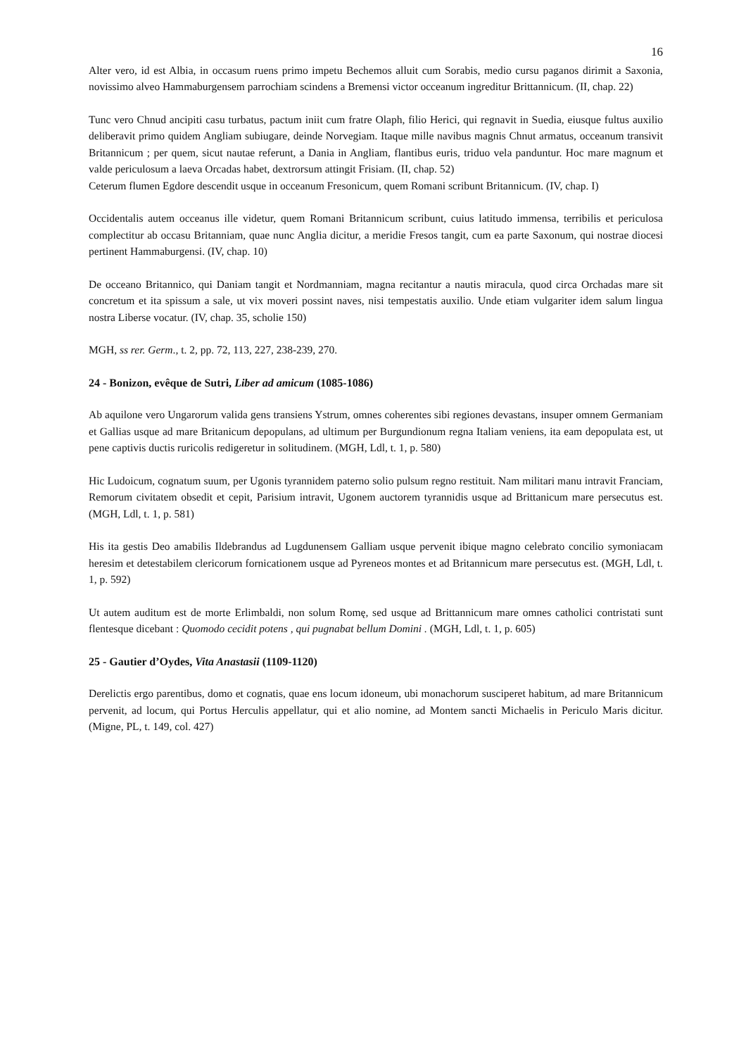16
Alter vero, id est Albia, in occasum ruens primo impetu Bechemos alluit cum Sorabis, medio cursu paganos dirimit a Saxonia, novissimo alveo Hammaburgensem parrochiam scindens a Bremensi victor occeanum ingreditur Brittannicum. (II, chap. 22)
Tunc vero Chnud ancipiti casu turbatus, pactum iniit cum fratre Olaph, filio Herici, qui regnavit in Suedia, eiusque fultus auxilio deliberavit primo quidem Angliam subiugare, deinde Norvegiam. Itaque mille navibus magnis Chnut armatus, occeanum transivit Britannicum ; per quem, sicut nautae referunt, a Dania in Angliam, flantibus euris, triduo vela panduntur. Hoc mare magnum et valde periculosum a laeva Orcadas habet, dextrorsum attingit Frisiam. (II, chap. 52)
Ceterum flumen Egdore descendit usque in occeanum Fresonicum, quem Romani scribunt Britannicum. (IV, chap. I)
Occidentalis autem occeanus ille videtur, quem Romani Britannicum scribunt, cuius latitudo immensa, terribilis et periculosa complectitur ab occasu Britanniam, quae nunc Anglia dicitur, a meridie Fresos tangit, cum ea parte Saxonum, qui nostrae diocesi pertinent Hammaburgensi. (IV, chap. 10)
De occeano Britannico, qui Daniam tangit et Nordmanniam, magna recitantur a nautis miracula, quod circa Orchadas mare sit concretum et ita spissum a sale, ut vix moveri possint naves, nisi tempestatis auxilio. Unde etiam vulgariter idem salum lingua nostra Liberse vocatur. (IV, chap. 35, scholie 150)
MGH, ss rer. Germ., t. 2, pp. 72, 113, 227, 238-239, 270.
24 - Bonizon, evêque de Sutri, Liber ad amicum (1085-1086)
Ab aquilone vero Ungarorum valida gens transiens Ystrum, omnes coherentes sibi regiones devastans, insuper omnem Germaniam et Gallias usque ad mare Britanicum depopulans, ad ultimum per Burgundionum regna Italiam veniens, ita eam depopulata est, ut pene captivis ductis ruricolis redigeretur in solitudinem. (MGH, Ldl, t. 1, p. 580)
Hic Ludoicum, cognatum suum, per Ugonis tyrannidem paterno solio pulsum regno restituit. Nam militari manu intravit Franciam, Remorum civitatem obsedit et cepit, Parisium intravit, Ugonem auctorem tyrannidis usque ad Brittanicum mare persecutus est. (MGH, Ldl, t. 1, p. 581)
His ita gestis Deo amabilis Ildebrandus ad Lugdunensem Galliam usque pervenit ibique magno celebrato concilio symoniacam heresim et detestabilem clericorum fornicationem usque ad Pyreneos montes et ad Britannicum mare persecutus est. (MGH, Ldl, t. 1, p. 592)
Ut autem auditum est de morte Erlimbaldi, non solum Romę, sed usque ad Brittannicum mare omnes catholici contristati sunt flentesque dicebant : Quomodo cecidit potens , qui pugnabat bellum Domini . (MGH, Ldl, t. 1, p. 605)
25 - Gautier d’Oydes, Vita Anastasii (1109-1120)
Derelictis ergo parentibus, domo et cognatis, quae ens locum idoneum, ubi monachorum susciperet habitum, ad mare Britannicum pervenit, ad locum, qui Portus Herculis appellatur, qui et alio nomine, ad Montem sancti Michaelis in Periculo Maris dicitur. (Migne, PL, t. 149, col. 427)